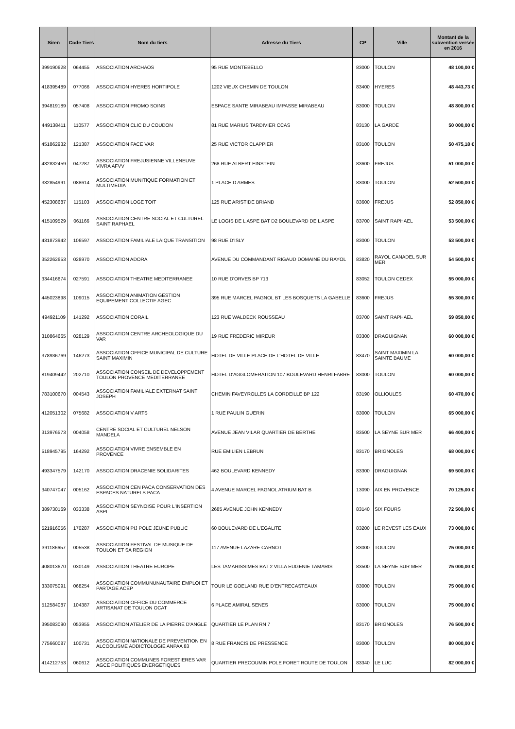| Siren | Code Tiers | Nom du tiers | Adresse du Tiers | CP | Ville | Montant de la subvention versée en 2016 |
| --- | --- | --- | --- | --- | --- | --- |
| 399190628 | 064455 | ASSOCIATION ARCHAOS | 95 RUE MONTEBELLO | 83000 | TOULON | 48 100,00 € |
| 418395489 | 077066 | ASSOCIATION HYERES HORTIPOLE | 1202 VIEUX CHEMIN DE TOULON | 83400 | HYERES | 48 443,73 € |
| 394819189 | 057408 | ASSOCIATION PROMO SOINS | ESPACE SANTE MIRABEAU IMPASSE MIRABEAU | 83000 | TOULON | 48 800,00 € |
| 449138411 | 110577 | ASSOCIATION CLIC DU COUDON | 81 RUE MARIUS TARDIVIER CCAS | 83130 | LA GARDE | 50 000,00 € |
| 451862932 | 121387 | ASSOCIATION FACE VAR | 25 RUE VICTOR CLAPPIER | 83100 | TOULON | 50 475,18 € |
| 432832459 | 047287 | ASSOCIATION FREJUSIENNE VILLENEUVE VIVRA AFVV | 268 RUE ALBERT EINSTEIN | 83600 | FREJUS | 51 000,00 € |
| 332854991 | 088614 | ASSOCIATION MUNITIQUE FORMATION ET MULTIMEDIA | 1 PLACE D ARMES | 83000 | TOULON | 52 500,00 € |
| 452308687 | 115103 | ASSOCIATION LOGE TOIT | 125 RUE ARISTIDE BRIAND | 83600 | FREJUS | 52 850,00 € |
| 415109529 | 061166 | ASSOCIATION CENTRE SOCIAL ET CULTUREL SAINT RAPHAEL | LE LOGIS DE L ASPE BAT D2 BOULEVARD DE L ASPE | 83700 | SAINT RAPHAEL | 53 500,00 € |
| 431873942 | 106597 | ASSOCIATION FAMILIALE LAIQUE TRANSITION | 98 RUE D'ISLY | 83000 | TOULON | 53 500,00 € |
| 352262653 | 028970 | ASSOCIATION ADORA | AVENUE DU COMMANDANT RIGAUD DOMAINE DU RAYOL | 83820 | RAYOL CANADEL SUR MER | 54 500,00 € |
| 334416674 | 027591 | ASSOCIATION THEATRE MEDITERRANEE | 10 RUE D'ORVES BP 713 | 83052 | TOULON CEDEX | 55 000,00 € |
| 445023898 | 109015 | ASSOCIATION ANIMATION GESTION EQUIPEMENT COLLECTIF AGEC | 395 RUE MARCEL PAGNOL BT LES BOSQUETS LA GABELLE | 83600 | FREJUS | 55 300,00 € |
| 494921109 | 141292 | ASSOCIATION CORAIL | 123 RUE WALDECK ROUSSEAU | 83700 | SAINT RAPHAEL | 59 850,00 € |
| 310864665 | 028129 | ASSOCIATION CENTRE ARCHEOLOGIQUE DU VAR | 19 RUE FREDERIC MIREUR | 83300 | DRAGUIGNAN | 60 000,00 € |
| 378936769 | 146273 | ASSOCIATION OFFICE MUNICIPAL DE CULTURE SAINT MAXIMIN | HOTEL DE VILLE PLACE DE L'HOTEL DE VILLE | 83470 | SAINT MAXIMIN LA SAINTE BAUME | 60 000,00 € |
| 819409442 | 202710 | ASSOCIATION CONSEIL DE DEVELOPPEMENT TOULON PROVENCE MEDITERRANEE | HOTEL D'AGGLOMERATION 107 BOULEVARD HENRI FABRE | 83000 | TOULON | 60 000,00 € |
| 783100670 | 004543 | ASSOCIATION FAMILIALE EXTERNAT SAINT JOSEPH | CHEMIN FAVEYROLLES LA CORDEILLE BP 122 | 83190 | OLLIOULES | 60 470,00 € |
| 412051302 | 075682 | ASSOCIATION V ARTS | 1 RUE PAULIN GUERIN | 83000 | TOULON | 65 000,00 € |
| 313976573 | 004058 | CENTRE SOCIAL ET CULTUREL NELSON MANDELA | AVENUE JEAN VILAR QUARTIER DE BERTHE | 83500 | LA SEYNE SUR MER | 66 400,00 € |
| 518945795 | 164292 | ASSOCIATION VIVRE ENSEMBLE EN PROVENCE | RUE EMILIEN LEBRUN | 83170 | BRIGNOLES | 68 000,00 € |
| 493347579 | 142170 | ASSOCIATION DRACENIE SOLIDARITES | 462 BOULEVARD KENNEDY | 83300 | DRAGUIGNAN | 69 500,00 € |
| 340747047 | 005162 | ASSOCIATION CEN PACA CONSERVATION DES ESPACES NATURELS PACA | 4 AVENUE MARCEL PAGNOL ATRIUM BAT B | 13090 | AIX EN PROVENCE | 70 125,00 € |
| 389730169 | 033338 | ASSOCIATION SEYNOISE POUR L'INSERTION ASPI | 2685 AVENUE JOHN KENNEDY | 83140 | SIX FOURS | 72 500,00 € |
| 521916056 | 170287 | ASSOCIATION PIJ POLE JEUNE PUBLIC | 60 BOULEVARD DE L'EGALITE | 83200 | LE REVEST LES EAUX | 73 000,00 € |
| 391186657 | 005538 | ASSOCIATION FESTIVAL DE MUSIQUE DE TOULON ET SA REGION | 117 AVENUE LAZARE CARNOT | 83000 | TOULON | 75 000,00 € |
| 408013670 | 030149 | ASSOCIATION THEATRE EUROPE | LES TAMARISSIMES BAT 2 VILLA EUGENIE TAMARIS | 83500 | LA SEYNE SUR MER | 75 000,00 € |
| 333075091 | 068254 | ASSOCIATION COMMUNUNAUTAIRE EMPLOI ET PARTAGE ACEP | TOUR LE GOELAND RUE D'ENTRECASTEAUX | 83000 | TOULON | 75 000,00 € |
| 512584087 | 104387 | ASSOCIATION OFFICE DU COMMERCE ARTISANAT DE TOULON OCAT | 6 PLACE AMIRAL SENES | 83000 | TOULON | 75 000,00 € |
| 395083090 | 053955 | ASSOCIATION ATELIER DE LA PIERRE D'ANGLE | QUARTIER LE PLAN RN 7 | 83170 | BRIGNOLES | 76 500,00 € |
| 775660087 | 100731 | ASSOCIATION NATIONALE DE PREVENTION EN ALCOOLISME ADDICTOLOGIE ANPAA 83 | 8 RUE FRANCIS DE PRESSENCE | 83000 | TOULON | 80 000,00 € |
| 414212753 | 060612 | ASSOCIATION COMMUNES FORESTIERES VAR AGCE POLITIQUES ENERGETIQUES | QUARTIER PRECOUMIN POLE FORET ROUTE DE TOULON | 83340 | LE LUC | 82 000,00 € |